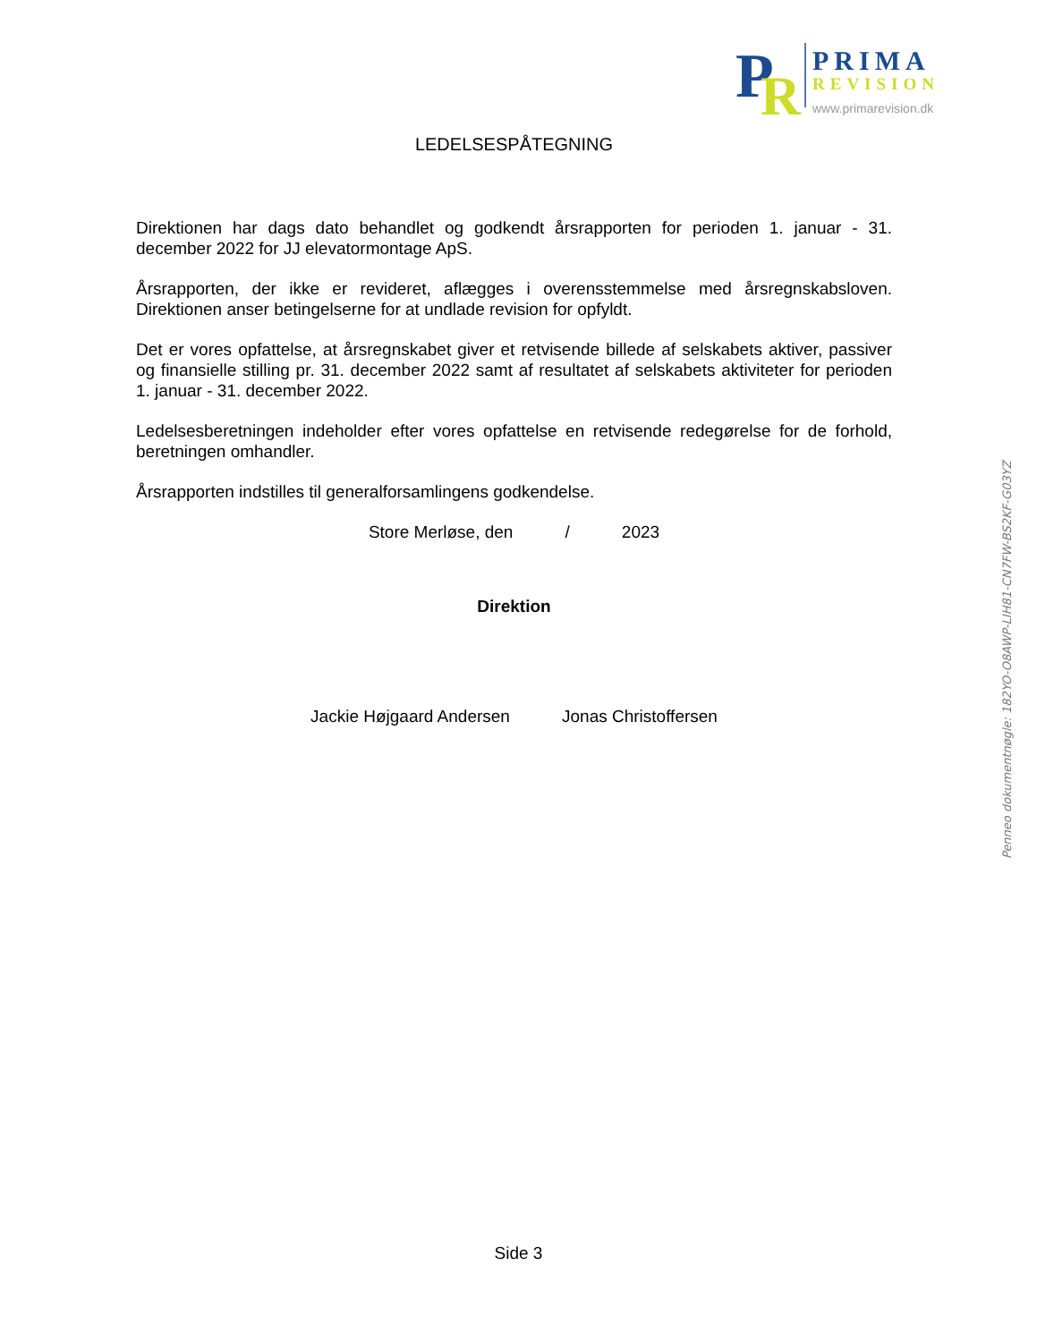P
R
PRIMA
REVISION
www.primarevision.dk
LEDELSESPÅTEGNING
Direktionen har dags dato behandlet og godkendt årsrapporten for perioden 1. januar - 31. december 2022 for JJ elevatormontage ApS.
Årsrapporten, der ikke er revideret, aflægges i overensstemmelse med årsregnskabsloven. Direktionen anser betingelserne for at undlade revision for opfyldt.
Det er vores opfattelse, at årsregnskabet giver et retvisende billede af selskabets aktiver, passiver og finansielle stilling pr. 31. december 2022 samt af resultatet af selskabets aktiviteter for perioden 1. januar - 31. december 2022.
Ledelsesberetningen indeholder efter vores opfattelse en retvisende redegørelse for de forhold, beretningen omhandler.
Årsrapporten indstilles til generalforsamlingens godkendelse.
Store Merløse, den / 2023
Direktion
Jackie Højgaard Andersen Jonas Christoffersen
Penneo dokumentnøgle: 182YO-O8AWP-LIH81-CN7FW-BS2KF-G03YZ
Side 3